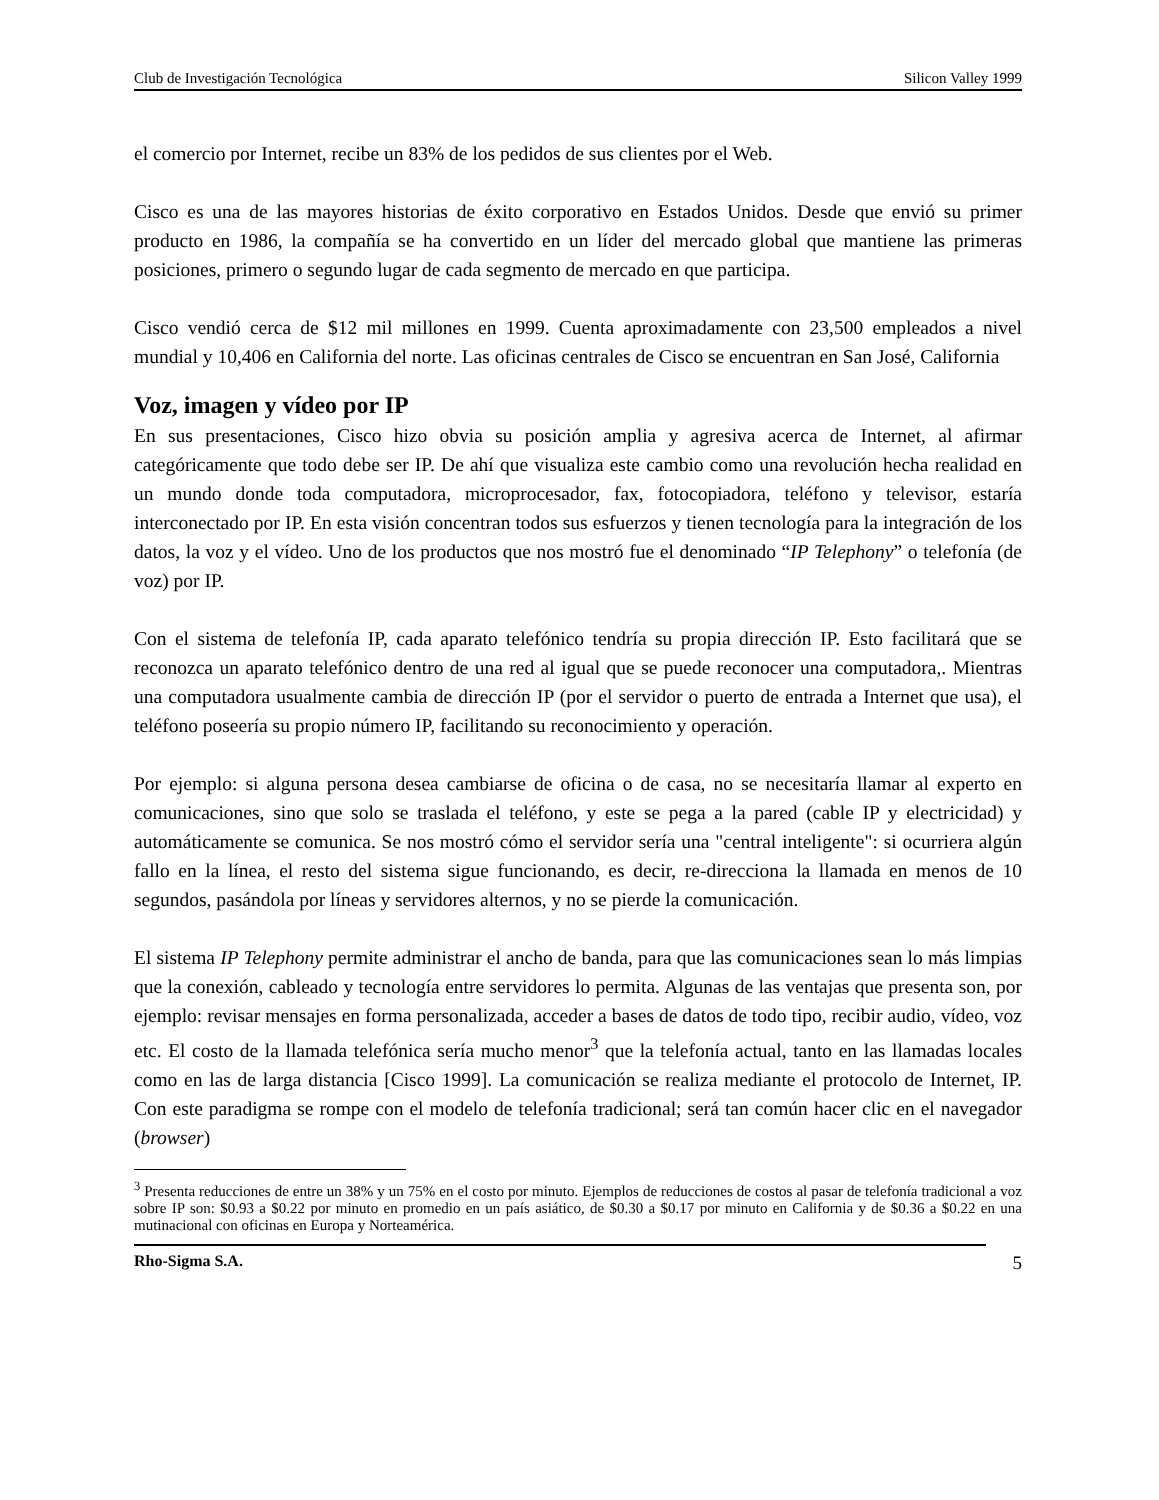Club de Investigación Tecnológica Silicon Valley 1999
el comercio por Internet, recibe un 83% de los pedidos de sus clientes por el Web.
Cisco es una de las mayores historias de éxito corporativo en Estados Unidos. Desde que envió su primer producto en 1986, la compañía se ha convertido en un líder del mercado global que mantiene las primeras posiciones, primero o segundo lugar de cada segmento de mercado en que participa.
Cisco vendió cerca de $12 mil millones en 1999. Cuenta aproximadamente con 23,500 empleados a nivel mundial y 10,406 en California del norte. Las oficinas centrales de Cisco se encuentran en San José, California
Voz, imagen y vídeo por IP
En sus presentaciones, Cisco hizo obvia su posición amplia y agresiva acerca de Internet, al afirmar categóricamente que todo debe ser IP. De ahí que visualiza este cambio como una revolución hecha realidad en un mundo donde toda computadora, microprocesador, fax, fotocopiadora, teléfono y televisor, estaría interconectado por IP. En esta visión concentran todos sus esfuerzos y tienen tecnología para la integración de los datos, la voz y el vídeo. Uno de los productos que nos mostró fue el denominado “IP Telephony” o telefonía (de voz) por IP.
Con el sistema de telefonía IP, cada aparato telefónico tendría su propia dirección IP. Esto facilitará que se reconozca un aparato telefónico dentro de una red al igual que se puede reconocer una computadora,. Mientras una computadora usualmente cambia de dirección IP (por el servidor o puerto de entrada a Internet que usa), el teléfono poseería su propio número IP, facilitando su reconocimiento y operación.
Por ejemplo: si alguna persona desea cambiarse de oficina o de casa, no se necesitaría llamar al experto en comunicaciones, sino que solo se traslada el teléfono, y este se pega a la pared (cable IP y electricidad) y automáticamente se comunica. Se nos mostró cómo el servidor sería una "central inteligente": si ocurriera algún fallo en la línea, el resto del sistema sigue funcionando, es decir, re-direcciona la llamada en menos de 10 segundos, pasándola por líneas y servidores alternos, y no se pierde la comunicación.
El sistema IP Telephony permite administrar el ancho de banda, para que las comunicaciones sean lo más limpias que la conexión, cableado y tecnología entre servidores lo permita. Algunas de las ventajas que presenta son, por ejemplo: revisar mensajes en forma personalizada, acceder a bases de datos de todo tipo, recibir audio, vídeo, voz etc. El costo de la llamada telefónica sería mucho menor<sup>3</sup> que la telefonía actual, tanto en las llamadas locales como en las de larga distancia [Cisco 1999]. La comunicación se realiza mediante el protocolo de Internet, IP. Con este paradigma se rompe con el modelo de telefonía tradicional; será tan común hacer clic en el navegador (browser)
<sup>3</sup> Presenta reducciones de entre un 38% y un 75% en el costo por minuto. Ejemplos de reducciones de costos al pasar de telefonía tradicional a voz sobre IP son: $0.93 a $0.22 por minuto en promedio en un país asiático, de $0.30 a $0.17 por minuto en California y de $0.36 a $0.22 en una mutinacional con oficinas en Europa y Norteamérica.
Rho-Sigma S.A. 5